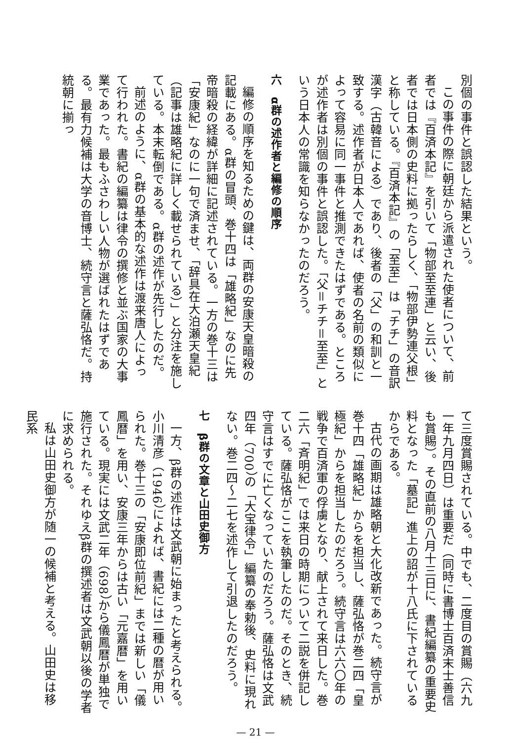別個の事件と誤認した結果という。
この事件の際に朝廷から派遣された使者について、前者では『百済本記』を引いて「物部至至連」と云い、後者では日本側の史料に拠ったらしく、「物部伊勢連父根」と称している。『百済本記』の「至至」は「チチ」の音訳漢字（古韓音による）であり、後者の「父」の和訓と一致する。述作者が日本人であれば、使者の名前の類似によって容易に同一事件と推測できたはずである。ところが述作者は別個の事件と誤認した。「父＝チチ＝至至」という日本人の常識を知らなかったのだろう。
六　α群の述作者と編修の順序
編修の順序を知るための鍵は、両群の安康天皇暗殺の記載にある。α群の冒頭、巻十四は「雄略紀」なのに先帝暗殺の経緯が詳細に記述されている。一方の巻十三は「安康紀」なのに一句で済ませ、「辞具在大泊瀬天皇紀（記事は雄略紀に詳しく載せられている）」と分注を施している。本末転倒である。α群の述作が先行したのだ。
前述のように、α群の基本的な述作は渡来唐人によって行われた。書紀の編纂は律令の撰修と並ぶ国家の大事業であった。最もふさわしい人物が選ばれたはずである。最有力候補は大学の音博士、続守言と薩弘恪だ。持統朝に揃っ
て三度賞賜されている。中でも、二度目の賞賜（六九一年九月四日）は重要だ（同時に書博士百済末士善信も賞賜）。その直前の八月十三日に、書紀編纂の重要史料となった「墓記」進上の詔が十八氏に下されているからである。
古代の画期は雄略朝と大化改新であった。続守言が巻十四「雄略紀」からを担当し、薩弘恪が巻二四「皇極紀」からを担当したのだろう。続守言は六六〇年の戦争で百済軍の俘虜となり、献上されて来日した。巻二六「斉明紀」では来日の時期について二説を併記している。薩弘恪がここを執筆したのだ。そのとき、続守言はすでに亡くなっていたのだろう。薩弘恪は文武四年（700）の「大宝律令」編纂の奉勅後、史料に現れない。巻二四〜二七を述作して引退したのだろう。
七　β群の文章と山田史御方
一方、β群の述作は文武朝に始まったと考えられる。小川清彦（1946）によれば、書紀には二種の暦が用いられた。巻十三の「安康即位前紀」までは新しい「儀鳳暦」を用い、安康三年からは古い「元嘉暦」を用いている。現実には文武二年（698）から儀鳳暦が単独で施行された。それゆえβ群の撰述者は文武朝以後の学者に求められる。
私は山田史御方が随一の候補と考える。山田史は移民系
— 21 —